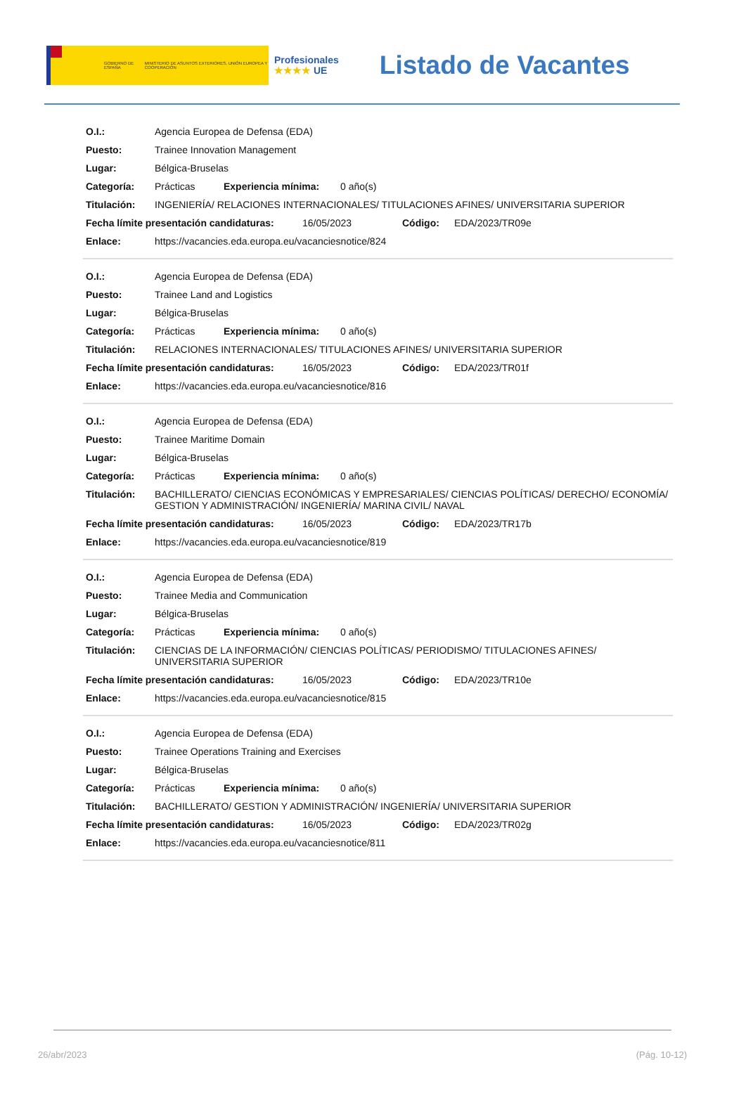GOBIERNO DE ESPAÑA MINISTERIO DE ASUNTOS EXTERIORES, UNIÓN EUROPEA Y COOPERACIÓN
Profesionales
★★★★ UE
Listado de Vacantes
O.I.: Agencia Europea de Defensa (EDA)
Puesto: Trainee Innovation Management
Lugar: Bélgica-Bruselas
Categoría: Prácticas Experiencia mínima: 0 año(s)
Titulación: INGENIERÍA/ RELACIONES INTERNACIONALES/ TITULACIONES AFINES/ UNIVERSITARIA SUPERIOR
Fecha límite presentación candidaturas: 16/05/2023 Código: EDA/2023/TR09e
Enlace: https://vacancies.eda.europa.eu/vacanciesnotice/824
O.I.: Agencia Europea de Defensa (EDA)
Puesto: Trainee Land and Logistics
Lugar: Bélgica-Bruselas
Categoría: Prácticas Experiencia mínima: 0 año(s)
Titulación: RELACIONES INTERNACIONALES/ TITULACIONES AFINES/ UNIVERSITARIA SUPERIOR
Fecha límite presentación candidaturas: 16/05/2023 Código: EDA/2023/TR01f
Enlace: https://vacancies.eda.europa.eu/vacanciesnotice/816
O.I.: Agencia Europea de Defensa (EDA)
Puesto: Trainee Maritime Domain
Lugar: Bélgica-Bruselas
Categoría: Prácticas Experiencia mínima: 0 año(s)
Titulación: BACHILLERATO/ CIENCIAS ECONÓMICAS Y EMPRESARIALES/ CIENCIAS POLÍTICAS/ DERECHO/ ECONOMÍA/ GESTION Y ADMINISTRACIÓN/ INGENIERÍA/ MARINA CIVIL/ NAVAL
Fecha límite presentación candidaturas: 16/05/2023 Código: EDA/2023/TR17b
Enlace: https://vacancies.eda.europa.eu/vacanciesnotice/819
O.I.: Agencia Europea de Defensa (EDA)
Puesto: Trainee Media and Communication
Lugar: Bélgica-Bruselas
Categoría: Prácticas Experiencia mínima: 0 año(s)
Titulación: CIENCIAS DE LA INFORMACIÓN/ CIENCIAS POLÍTICAS/ PERIODISMO/ TITULACIONES AFINES/ UNIVERSITARIA SUPERIOR
Fecha límite presentación candidaturas: 16/05/2023 Código: EDA/2023/TR10e
Enlace: https://vacancies.eda.europa.eu/vacanciesnotice/815
O.I.: Agencia Europea de Defensa (EDA)
Puesto: Trainee Operations Training and Exercises
Lugar: Bélgica-Bruselas
Categoría: Prácticas Experiencia mínima: 0 año(s)
Titulación: BACHILLERATO/ GESTION Y ADMINISTRACIÓN/ INGENIERÍA/ UNIVERSITARIA SUPERIOR
Fecha límite presentación candidaturas: 16/05/2023 Código: EDA/2023/TR02g
Enlace: https://vacancies.eda.europa.eu/vacanciesnotice/811
26/abr/2023 (Pág. 10-12)